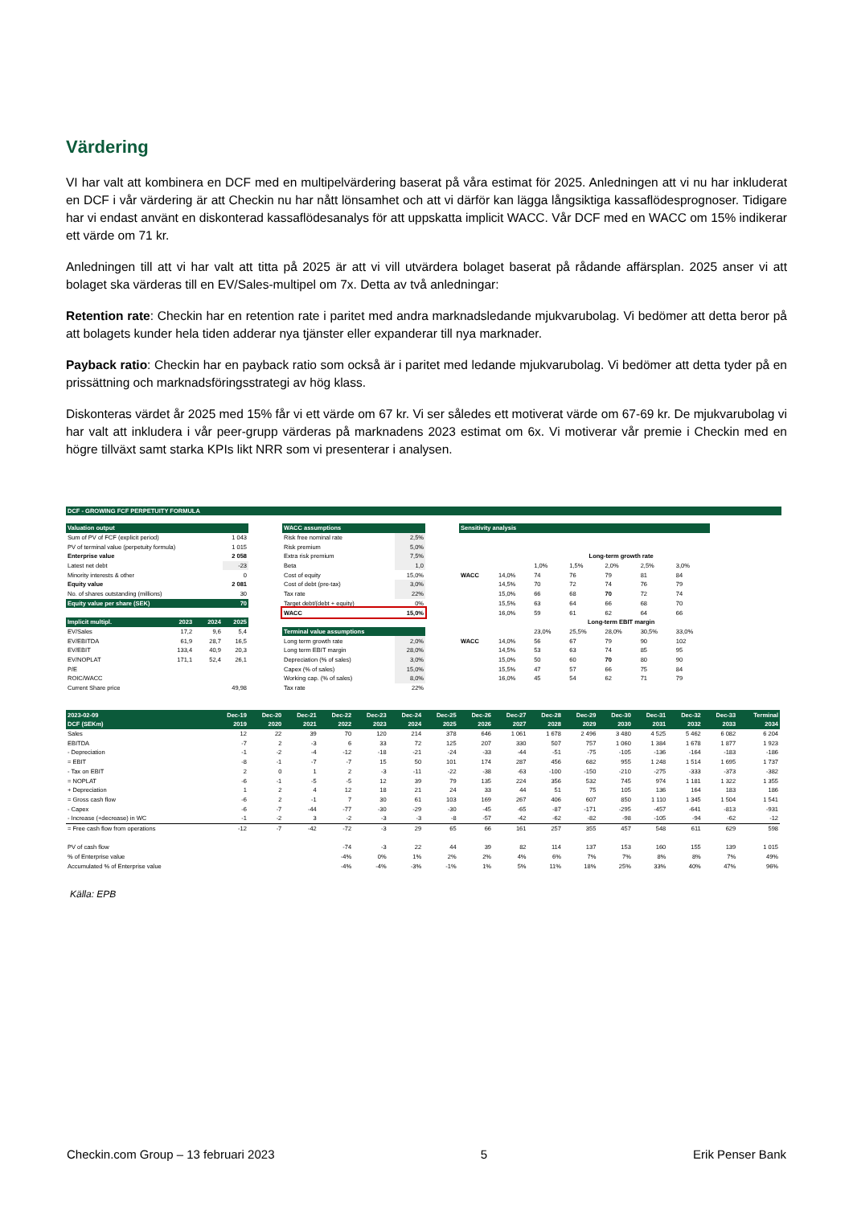Värdering
VI har valt att kombinera en DCF med en multipelvärdering baserat på våra estimat för 2025. Anledningen att vi nu har inkluderat en DCF i vår värdering är att Checkin nu har nått lönsamhet och att vi därför kan lägga långsiktiga kassaflödesprognoser. Tidigare har vi endast använt en diskonterad kassaflödesanalys för att uppskatta implicit WACC. Vår DCF med en WACC om 15% indikerar ett värde om 71 kr.
Anledningen till att vi har valt att titta på 2025 är att vi vill utvärdera bolaget baserat på rådande affärsplan. 2025 anser vi att bolaget ska värderas till en EV/Sales-multipel om 7x. Detta av två anledningar:
Retention rate: Checkin har en retention rate i paritet med andra marknadsledande mjukvarubolag. Vi bedömer att detta beror på att bolagets kunder hela tiden adderar nya tjänster eller expanderar till nya marknader.
Payback ratio: Checkin har en payback ratio som också är i paritet med ledande mjukvarubolag. Vi bedömer att detta tyder på en prissättning och marknadsföringsstrategi av hög klass.
Diskonteras värdet år 2025 med 15% får vi ett värde om 67 kr. Vi ser således ett motiverat värde om 67-69 kr. De mjukvarubolag vi har valt att inkludera i vår peer-grupp värderas på marknadens 2023 estimat om 6x. Vi motiverar vår premie i Checkin med en högre tillväxt samt starka KPIs likt NRR som vi presenterar i analysen.
DCF - GROWING FCF PERPETUITY FORMULA
| Valuation output | | | |
| --- | --- | --- | --- |
| Sum of PV of FCF (explicit period) | | | 1 043 |
| PV of terminal value (perpetuity formula) | | | 1 015 |
| Enterprise value | | | 2 058 |
| Latest net debt | | | -23 |
| Minority interests & other | | | 0 |
| Equity value | | | 2 081 |
| No. of shares outstanding (millions) | | | 30 |
| Equity value per share (SEK) | | | 70 |
| Implicit multipl. | 2023 | 2024 | 2025 |
| EV/Sales | 17,2 | 9,6 | 5,4 |
| EV/EBITDA | 61,9 | 28,7 | 16,5 |
| EV/EBIT | 133,4 | 40,9 | 20,3 |
| EV/NOPLAT | 171,1 | 52,4 | 26,1 |
| P/E | | | |
| ROIC/WACC | | | |
| Current Share price | | | 49,98 |
| WACC assumptions | |
| --- | --- |
| Risk free nominal rate | 2,5% |
| Risk premium | 5,0% |
| Extra risk premium | 7,5% |
| Beta | 1,0 |
| Cost of equity | 15,0% |
| Cost of debt (pre-tax) | 3,0% |
| Tax rate | 22% |
| Target debt/(debt + equity) | 0% |
| WACC | 15,0% |
| Terminal value assumptions | |
| Long term growth rate | 2,0% |
| Long term EBIT margin | 28,0% |
| Depreciation (% of sales) | 3,0% |
| Capex (% of sales) | 15,0% |
| Working cap. (% of sales) | 8,0% |
| Tax rate | 22% |
| Sensitivity analysis | | | | | | |
| --- | --- | --- | --- | --- | --- | --- |
| | | Long-term growth rate | | | | |
| | | 1,0% | 1,5% | 2,0% | 2,5% | 3,0% |
| WACC | 14,0% | 74 | 76 | 79 | 81 | 84 |
| | 14,5% | 70 | 72 | 74 | 76 | 79 |
| | 15,0% | 66 | 68 | 70 | 72 | 74 |
| | 15,5% | 63 | 64 | 66 | 68 | 70 |
| | 16,0% | 59 | 61 | 62 | 64 | 66 |
| | | Long-term EBIT margin | | | | |
| | | 23,0% | 25,5% | 28,0% | 30,5% | 33,0% |
| WACC | 14,0% | 56 | 67 | 79 | 90 | 102 |
| | 14,5% | 53 | 63 | 74 | 85 | 95 |
| | 15,0% | 50 | 60 | 70 | 80 | 90 |
| | 15,5% | 47 | 57 | 66 | 75 | 84 |
| | 16,0% | 45 | 54 | 62 | 71 | 79 |
| 2023-02-09 | Dec-19 | Dec-20 | Dec-21 | Dec-22 | Dec-23 | Dec-24 | Dec-25 | Dec-26 | Dec-27 | Dec-28 | Dec-29 | Dec-30 | Dec-31 | Dec-32 | Dec-33 | Terminal |
| DCF (SEKm) | 2019 | 2020 | 2021 | 2022 | 2023 | 2024 | 2025 | 2026 | 2027 | 2028 | 2029 | 2030 | 2031 | 2032 | 2033 | 2034 |
| Sales | 12 | 22 | 39 | 70 | 120 | 214 | 378 | 646 | 1 061 | 1 678 | 2 496 | 3 480 | 4 525 | 5 462 | 6 082 | 6 204 |
| EBITDA | -7 | 2 | -3 | 6 | 33 | 72 | 125 | 207 | 330 | 507 | 757 | 1 060 | 1 384 | 1 678 | 1 877 | 1 923 |
| - Depreciation | -1 | -2 | -4 | -12 | -18 | -21 | -24 | -33 | -44 | -51 | -75 | -105 | -136 | -164 | -183 | -186 |
| = EBIT | -8 | -1 | -7 | -7 | 15 | 50 | 101 | 174 | 287 | 456 | 682 | 955 | 1 248 | 1 514 | 1 695 | 1 737 |
| - Tax on EBIT | 2 | 0 | 1 | 2 | -3 | -11 | -22 | -38 | -63 | -100 | -150 | -210 | -275 | -333 | -373 | -382 |
| = NOPLAT | -6 | -1 | -5 | -5 | 12 | 39 | 79 | 135 | 224 | 356 | 532 | 745 | 974 | 1 181 | 1 322 | 1 355 |
| + Depreciation | 1 | 2 | 4 | 12 | 18 | 21 | 24 | 33 | 44 | 51 | 75 | 105 | 136 | 164 | 183 | 186 |
| = Gross cash flow | -6 | 2 | -1 | 7 | 30 | 61 | 103 | 169 | 267 | 406 | 607 | 850 | 1 110 | 1 345 | 1 504 | 1 541 |
| - Capex | -6 | -7 | -44 | -77 | -30 | -29 | -30 | -45 | -65 | -87 | -171 | -295 | -457 | -641 | -813 | -931 |
| - Increase (+decrease) in WC | -1 | -2 | 3 | -2 | -3 | -3 | -8 | -57 | -42 | -62 | -82 | -98 | -105 | -94 | -62 | -12 |
| = Free cash flow from operations | -12 | -7 | -42 | -72 | -3 | 29 | 65 | 66 | 161 | 257 | 355 | 457 | 548 | 611 | 629 | 598 |
| PV of cash flow | | | | -74 | -3 | 22 | 44 | 39 | 82 | 114 | 137 | 153 | 160 | 155 | 139 | 1 015 |
| % of Enterprise value | | | | -4% | 0% | 1% | 2% | 2% | 4% | 6% | 7% | 7% | 8% | 8% | 7% | 49% |
| Accumulated % of Enterprise value | | | | -4% | -4% | -3% | -1% | 1% | 5% | 11% | 18% | 25% | 33% | 40% | 47% | 96% |
Källa: EPB
Checkin.com Group – 13 februari 2023 5 Erik Penser Bank